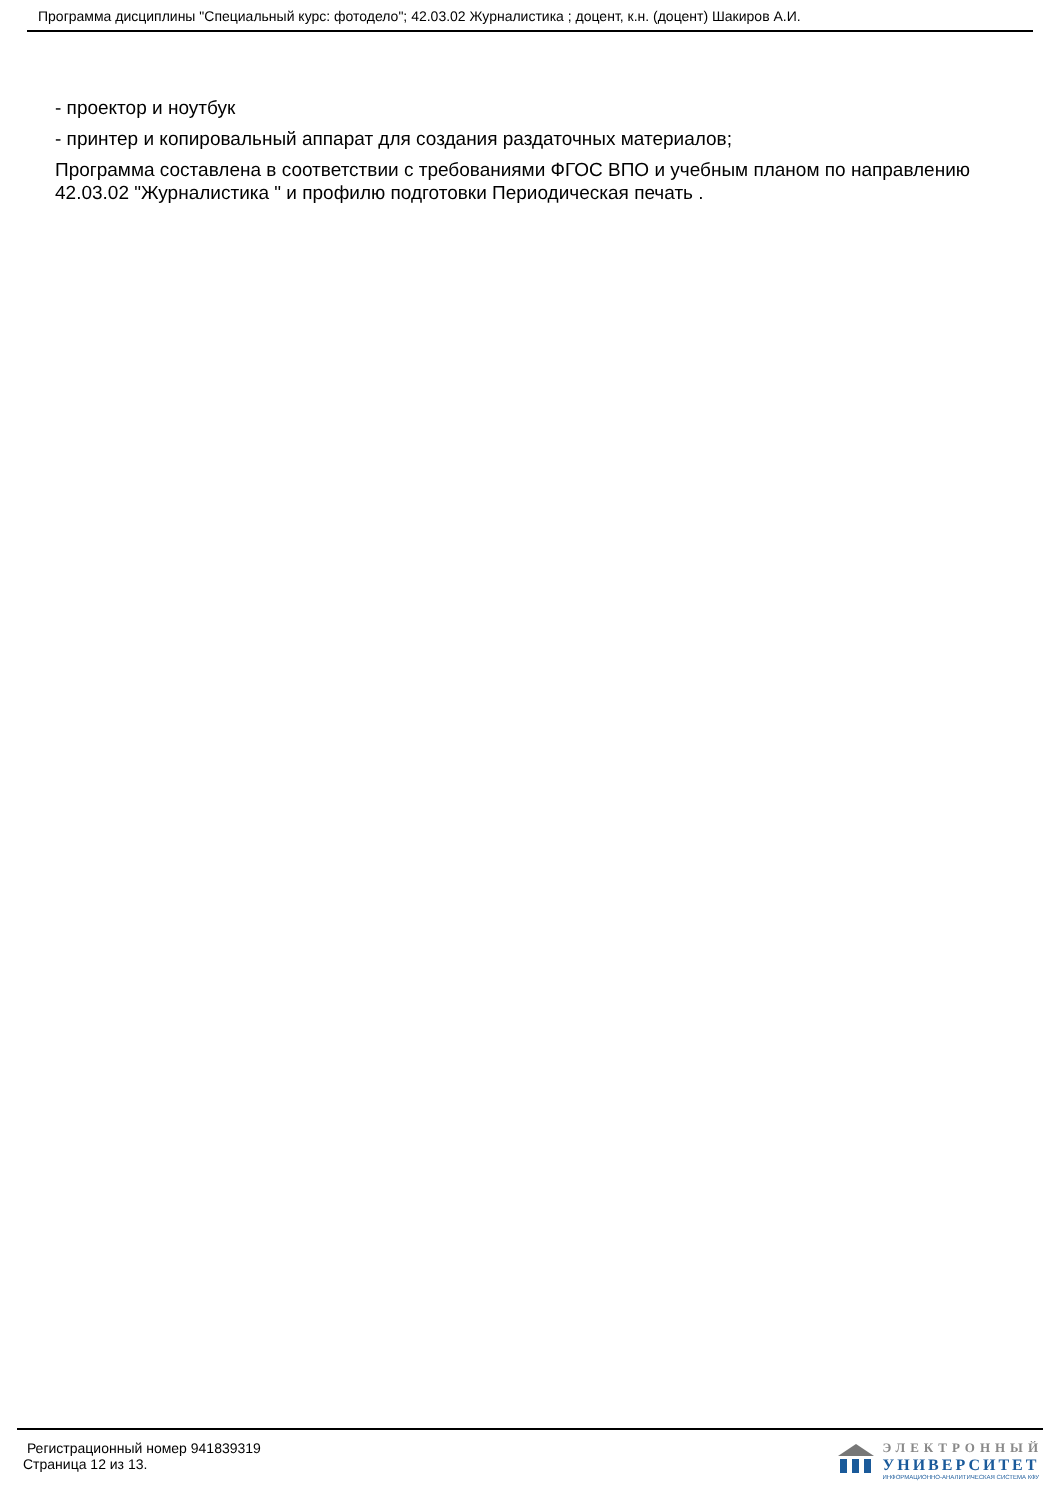Программа дисциплины "Специальный курс: фотодело"; 42.03.02 Журналистика ; доцент, к.н. (доцент) Шакиров А.И.
- проектор и ноутбук
- принтер и копировальный аппарат для создания раздаточных материалов;
Программа составлена в соответствии с требованиями ФГОС ВПО и учебным планом по направлению 42.03.02 "Журналистика " и профилю подготовки Периодическая печать .
Регистрационный номер 941839319
Страница 12 из 13.
ЭЛЕКТРОННЫЙ
УНИВЕРСИТЕТ
ИНФОРМАЦИОННО-АНАЛИТИЧЕСКАЯ СИСТЕМА КФУ